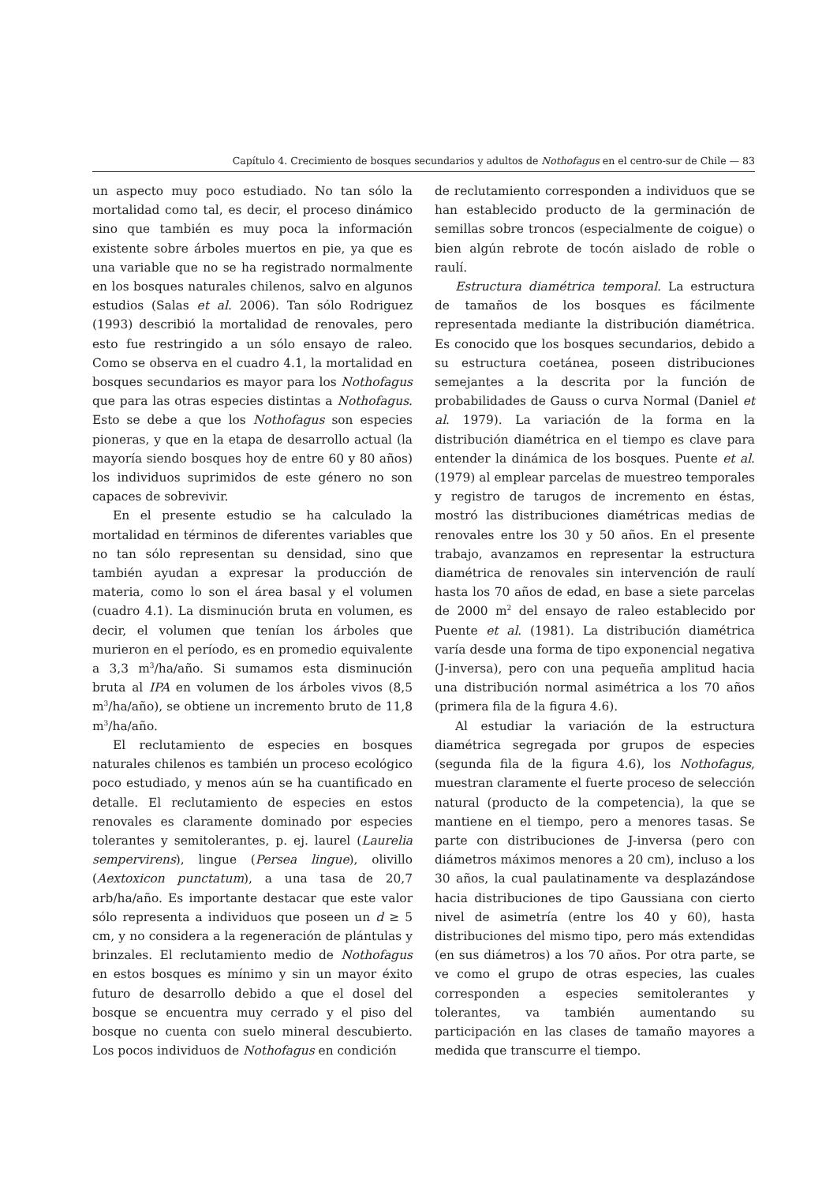Capítulo 4. Crecimiento de bosques secundarios y adultos de Nothofagus en el centro-sur de Chile — 83
un aspecto muy poco estudiado. No tan sólo la mortalidad como tal, es decir, el proceso dinámico sino que también es muy poca la información existente sobre árboles muertos en pie, ya que es una variable que no se ha registrado normalmente en los bosques naturales chilenos, salvo en algunos estudios (Salas et al. 2006). Tan sólo Rodriguez (1993) describió la mortalidad de renovales, pero esto fue restringido a un sólo ensayo de raleo. Como se observa en el cuadro 4.1, la mortalidad en bosques secundarios es mayor para los Nothofagus que para las otras especies distintas a Nothofagus. Esto se debe a que los Nothofagus son especies pioneras, y que en la etapa de desarrollo actual (la mayoría siendo bosques hoy de entre 60 y 80 años) los individuos suprimidos de este género no son capaces de sobrevivir.
En el presente estudio se ha calculado la mortalidad en términos de diferentes variables que no tan sólo representan su densidad, sino que también ayudan a expresar la producción de materia, como lo son el área basal y el volumen (cuadro 4.1). La disminución bruta en volumen, es decir, el volumen que tenían los árboles que murieron en el período, es en promedio equivalente a 3,3 m<sup>3</sup>/ha/año. Si sumamos esta disminución bruta al IPA en volumen de los árboles vivos (8,5 m<sup>3</sup>/ha/año), se obtiene un incremento bruto de 11,8 m<sup>3</sup>/ha/año.
El reclutamiento de especies en bosques naturales chilenos es también un proceso ecológico poco estudiado, y menos aún se ha cuantificado en detalle. El reclutamiento de especies en estos renovales es claramente dominado por especies tolerantes y semitolerantes, p. ej. laurel (Laurelia sempervirens), lingue (Persea lingue), olivillo (Aextoxicon punctatum), a una tasa de 20,7 arb/ha/año. Es importante destacar que este valor sólo representa a individuos que poseen un d ≥ 5 cm, y no considera a la regeneración de plántulas y brinzales. El reclutamiento medio de Nothofagus en estos bosques es mínimo y sin un mayor éxito futuro de desarrollo debido a que el dosel del bosque se encuentra muy cerrado y el piso del bosque no cuenta con suelo mineral descubierto. Los pocos individuos de Nothofagus en condición
de reclutamiento corresponden a individuos que se han establecido producto de la germinación de semillas sobre troncos (especialmente de coigue) o bien algún rebrote de tocón aislado de roble o raulí.
Estructura diamétrica temporal. La estructura de tamaños de los bosques es fácilmente representada mediante la distribución diamétrica. Es conocido que los bosques secundarios, debido a su estructura coetánea, poseen distribuciones semejantes a la descrita por la función de probabilidades de Gauss o curva Normal (Daniel et al. 1979). La variación de la forma en la distribución diamétrica en el tiempo es clave para entender la dinámica de los bosques. Puente et al. (1979) al emplear parcelas de muestreo temporales y registro de tarugos de incremento en éstas, mostró las distribuciones diamétricas medias de renovales entre los 30 y 50 años. En el presente trabajo, avanzamos en representar la estructura diamétrica de renovales sin intervención de raulí hasta los 70 años de edad, en base a siete parcelas de 2000 m<sup>2</sup> del ensayo de raleo establecido por Puente et al. (1981). La distribución diamétrica varía desde una forma de tipo exponencial negativa (J-inversa), pero con una pequeña amplitud hacia una distribución normal asimétrica a los 70 años (primera fila de la figura 4.6).
Al estudiar la variación de la estructura diamétrica segregada por grupos de especies (segunda fila de la figura 4.6), los Nothofagus, muestran claramente el fuerte proceso de selección natural (producto de la competencia), la que se mantiene en el tiempo, pero a menores tasas. Se parte con distribuciones de J-inversa (pero con diámetros máximos menores a 20 cm), incluso a los 30 años, la cual paulatinamente va desplazándose hacia distribuciones de tipo Gaussiana con cierto nivel de asimetría (entre los 40 y 60), hasta distribuciones del mismo tipo, pero más extendidas (en sus diámetros) a los 70 años. Por otra parte, se ve como el grupo de otras especies, las cuales corresponden a especies semitolerantes y tolerantes, va también aumentando su participación en las clases de tamaño mayores a medida que transcurre el tiempo.